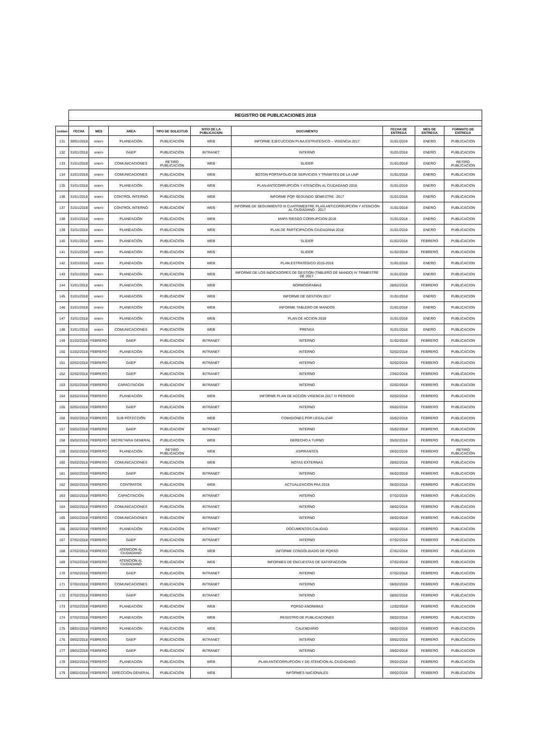| | REGISTRO DE PUBLICACIONES 2018 | | | | | | | | |
| conteo | FECHA | MES | AREA | TIPO DE SOLICITUD | SITIO DE LA PUBLICACION | DOCUMENTO | FECHA DE ENTREGA | MES DE ENTREGA | FORMATO DE ENTREGA |
| 131 | 30/01/2018 | enero | PLANEACIÓN | PUBLICACIÓN | WEB | INFORME EJECUCCION PLNA ESTRATEGICO – VIGENCIA 2017 | 31/01/2018 | ENERO | PUBLICACION |
| 132 | 31/01/2018 | enero | GAEP | PUBLICACIÓN | INTRANET | INTERNO | 31/01/2018 | ENERO | PUBLICACION |
| 133 | 31/01/2018 | enero | COMUNICACIONES | RETIRO PUBLICACIÓN | WEB | SLIDER | 31/01/2018 | ENERO | RETIRO PUBLICACIÓN |
| 134 | 31/01/2018 | enero | COMUNICACIONES | PUBLICACIÓN | WEB | BOTON PORTAFOLIO DE SERVICIOS Y TRÁMITES DE LA UNP | 31/01/2018 | ENERO | PUBLICACION |
| 135 | 31/01/2018 | enero | PLANEACIÓN | PUBLICACIÓN | WEB | PLAN ANTICORRUPCIÓN Y ATENCIÓN AL CIUDADANO 2018 | 31/01/2018 | ENERO | PUBLICACION |
| 136 | 31/01/2018 | enero | CONTROL INTERNO | PUBLICACIÓN | WEB | INFORME PQR SEGUNDO SEMESTRE -2017 | 31/01/2018 | ENERO | PUBLICACION |
| 137 | 31/01/2018 | enero | CONTROL INTERNO | PUBLICACIÓN | WEB | INFORME DE SEGUIMIENTO III CUATRIMESTRE PLAN ANTICORRUPCIÓN Y ATENCIÓN AL CIUDADANO - 2017 | 31/01/2018 | ENERO | PUBLICACION |
| 138 | 31/01/2018 | enero | PLANEACIÓN | PUBLICACIÓN | WEB | MAPA RIESGO CORRUPCION 2018 | 31/01/2018 | ENERO | PUBLICACION |
| 139 | 31/01/2018 | enero | PLANEACIÓN | PUBLICACIÓN | WEB | PLAN DE PARTICIPACIÓN CIUDADANA 2018 | 31/01/2018 | ENERO | PUBLICACION |
| 140 | 31/01/2018 | enero | PLANEACIÓN | PUBLICACIÓN | WEB | SLIDER | 01/02/2018 | FEBRERO | PUBLICACION |
| 141 | 31/01/2018 | enero | PLANEACIÓN | PUBLICACIÓN | WEB | SLIDER | 01/02/2018 | FEBRERO | PUBLICACION |
| 142 | 31/01/2018 | enero | PLANEACIÓN | PUBLICACIÓN | WEB | PLAN ESTRATÉGICO 2015-2018 | 31/01/2018 | ENERO | PUBLICACION |
| 143 | 31/01/2018 | enero | PLANEACIÓN | PUBLICACIÓN | WEB | INFORME DE LOS INDICADORES DE GESTION (TABLERO DE MANDO) IV TRIMESTRE DE 2017. | 31/01/2018 | ENERO | PUBLICACION |
| 144 | 31/01/2018 | enero | PLANEACIÓN | PUBLICACIÓN | WEB | NORMOGRAMAS | 28/02/2018 | FEBRERO | PUBLICACION |
| 145 | 31/01/2018 | enero | PLANEACIÓN | PUBLICACIÓN | WEB | INFORME DE GESTION 2017 | 31/01/2018 | ENERO | PUBLICACION |
| 146 | 31/01/2018 | enero | PLANEACIÓN | PUBLICACIÓN | WEB | INFORME TABLERO DE MANDOS | 31/01/2018 | ENERO | PUBLICACION |
| 147 | 31/01/2018 | enero | PLANEACIÓN | PUBLICACIÓN | WEB | PLAN DE ACCION 2018 | 31/01/2018 | ENERO | PUBLICACION |
| 148 | 31/01/2018 | enero | COMUNICACIONES | PUBLICACIÓN | WEB | PRENSA | 31/01/2018 | ENERO | PUBLICACION |
| 149 | 01/02/2018 | FEBRERO | GAEP | PUBLICACIÓN | INTRANET | INTERNO | 01/02/2018 | FEBRERO | PUBLICACION |
| 150 | 01/02/2018 | FEBRERO | PLANEACIÓN | PUBLICACIÓN | INTRANET | INTERNO | 02/02/2018 | FEBRERO | PUBLICACION |
| 151 | 02/02/2018 | FEBRERO | GAEP | PUBLICACIÓN | INTRANET | INTERNO | 02/02/2018 | FEBRERO | PUBLICACION |
| 152 | 02/02/2018 | FEBRERO | GAEP | PUBLICACIÓN | INTRANET | INTERNO | 23/02/2018 | FEBRERO | PUBLICACION |
| 153 | 02/02/2018 | FEBRERO | CAPACITACIÓN | PUBLICACIÓN | INTRANET | INTERNO | 02/02/2018 | FEBRERO | PUBLICACION |
| 154 | 02/02/2018 | FEBRERO | PLANEACIÓN | PUBLICACIÓN | WEB | INFORME PLAN DE ACCIÓN VIGENCIA 2017 IV PERIODO | 02/02/2018 | FEBRERO | PUBLICACION |
| 155 | 02/02/2018 | FEBRERO | GAEP | PUBLICACIÓN | INTRANET | INTERNO | 05/02/2018 | FEBRERO | PUBLICACION |
| 156 | 05/02/2018 | FEBRERO | SUB POTECCIÓN | PUBLICACIÓN | WEB | COMISIONES POR LEGALIZAR | 05/02/2018 | FEBRERO | PUBLICACION |
| 157 | 05/02/2018 | FEBRERO | GAEP | PUBLICACIÓN | INTRANET | INTERNO | 05/02/2018 | FEBRERO | PUBLICACION |
| 158 | 05/02/2018 | FEBRERO | SECRETARIA GENERAL | PUBLICACIÓN | WEB | DERECHO A TURNO | 05/02/2018 | FEBRERO | PUBLICACION |
| 159 | 05/02/2018 | FEBRERO | PLANEACIÓN | RETIRO PUBLICACIÓN | WEB | ASPIRANTES | 06/02/2018 | FEBRERO | RETIRO PUBLICACIÓN |
| 160 | 05/02/2018 | FEBRERO | COMUNICACIONES | PUBLICACIÓN | WEB | NOTAS EXTERNAS | 28/02/2018 | FEBRERO | PUBLICACION |
| 161 | 06/02/2018 | FEBRERO | GAEP | PUBLICACIÓN | INTRANET | INTERNO | 06/02/2018 | FEBRERO | PUBLICACION |
| 162 | 06/02/2018 | FEBRERO | CONTRATOS | PUBLICACIÓN | WEB | ACTUALIZACION PAA 2018 | 06/02/2018 | FEBRERO | PUBLICACION |
| 163 | 06/02/2018 | FEBRERO | CAPACITACIÓN | PUBLICACIÓN | INTRANET | INTERNO | 07/02/2018 | FEBRERO | PUBLICACION |
| 164 | 06/02/2018 | FEBRERO | COMUNICACIONES | PUBLICACIÓN | INTRANET | INTERNO | 08/02/2018 | FEBRERO | PUBLICACION |
| 165 | 06/02/2018 | FEBRERO | COMUNICACIONES | PUBLICACIÓN | INTRANET | INTERNO | 08/02/2018 | FEBRERO | PUBLICACION |
| 166 | 06/02/2018 | FEBRERO | PLANEACIÓN | PUBLICACIÓN | INTRANET | DOCUMENTOS CALIDAD | 06/02/2018 | FEBRERO | PUBLICACION |
| 167 | 07/02/2018 | FEBRERO | GAEP | PUBLICACIÓN | INTRANET | INTERNO | 07/02/2018 | FEBRERO | PUBLICACION |
| 168 | 07/02/2018 | FEBRERO | ATENCION AL CIUDADANO | PUBLICACIÓN | WEB | INFORME CONSOLIDADO DE PQRSD | 07/02/2018 | FEBRERO | PUBLICACION |
| 169 | 07/02/2018 | FEBRERO | ATENCION AL CIUDADANO | PUBLICACIÓN | WEB | INFORMES DE ENCUESTAS DE SATISFACCIÓN | 07/02/2018 | FEBRERO | PUBLICACION |
| 170 | 07/02/2018 | FEBRERO | GAEP | PUBLICACIÓN | INTRANET | INTERNO | 07/02/2018 | FEBRERO | PUBLICACION |
| 171 | 07/02/2018 | FEBRERO | COMUNICACIONES | PUBLICACIÓN | INTRANET | INTERNO | 08/02/2018 | FEBRERO | PUBLICACION |
| 172 | 07/02/2018 | FEBRERO | GAEP | PUBLICACIÓN | INTRANET | INTERNO | 08/02/2018 | FEBRERO | PUBLICACION |
| 173 | 07/02/2018 | FEBRERO | PLANEACIÓN | PUBLICACIÓN | WEB | PQRSD ANONIMAS | 12/02/2018 | FEBRERO | PUBLICACION |
| 174 | 07/02/2018 | FEBRERO | PLANEACIÓN | PUBLICACIÓN | WEB | REGISTRO DE PUBLICACIONES | 08/02/2018 | FEBRERO | PUBLICACION |
| 175 | 08/02/2018 | FEBRERO | PLANEACIÓN | PUBLICACIÓN | WEB | CALENDARIO | 08/02/2018 | FEBRERO | PUBLICACION |
| 176 | 09/02/2018 | FEBRERO | GAEP | PUBLICACIÓN | INTRANET | INTERNO | 09/02/2018 | FEBRERO | PUBLICACION |
| 177 | 09/02/2018 | FEBRERO | GAEP | PUBLICACIÓN | INTRANET | INTERNO | 09/02/2018 | FEBRERO | PUBLICACION |
| 178 | 09/02/2018 | FEBRERO | PLANEACIÓN | PUBLICACIÓN | WEB | PLAN ANTICORRUPCIÓN Y DE ATENCIÓN AL CIUDADANO | 09/02/2018 | FEBRERO | PUBLICACION |
| 179 | 09/02/2018 | FEBRERO | DIRECCION GENERAL | PUBLICACIÓN | WEB | INFORMES NACIONALES | 09/02/2018 | FEBRERO | PUBLICACION |